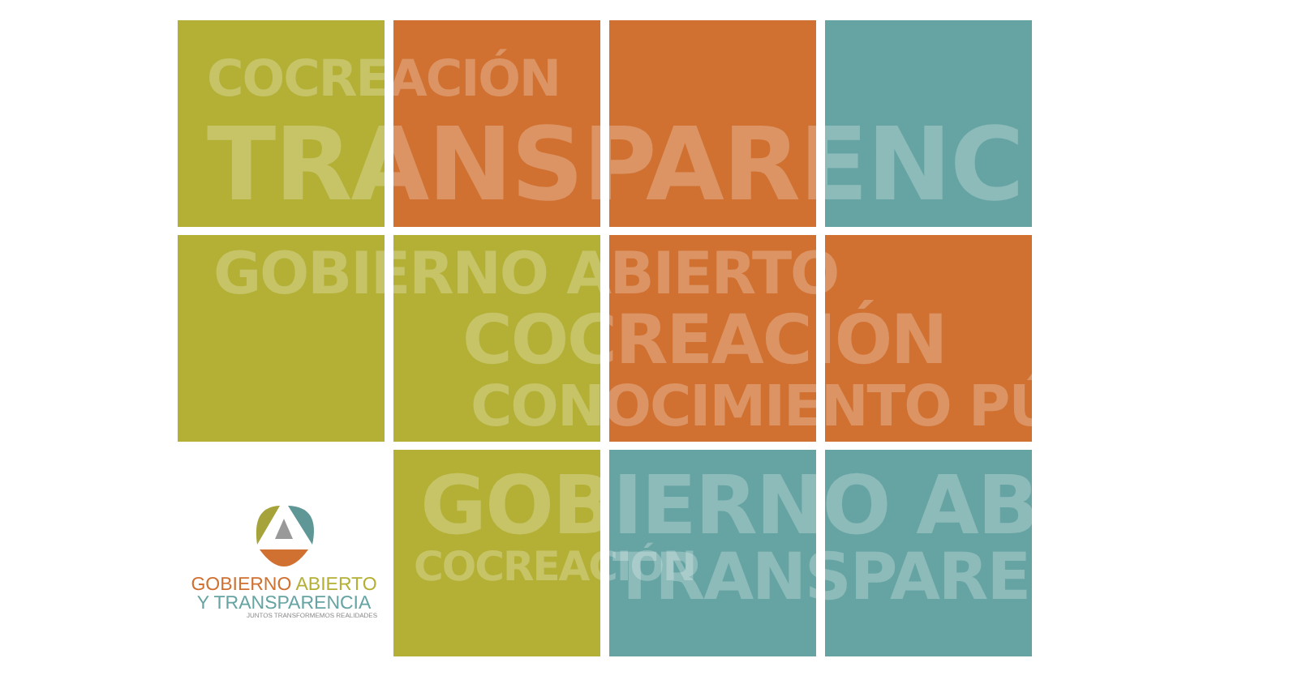COCREACIÓN
TRANSPARENCIA
GOBIERNO ABIERTO
COCREACIÓN
CONOCIMIENTO PÚBLICO
GOBIERNO ABIERTO
COCREACIÓN TRANSPARENCIA
GOBIERNO ABIERTO
Y TRANSPARENCIA
JUNTOS TRANSFORMEMOS REALIDADES